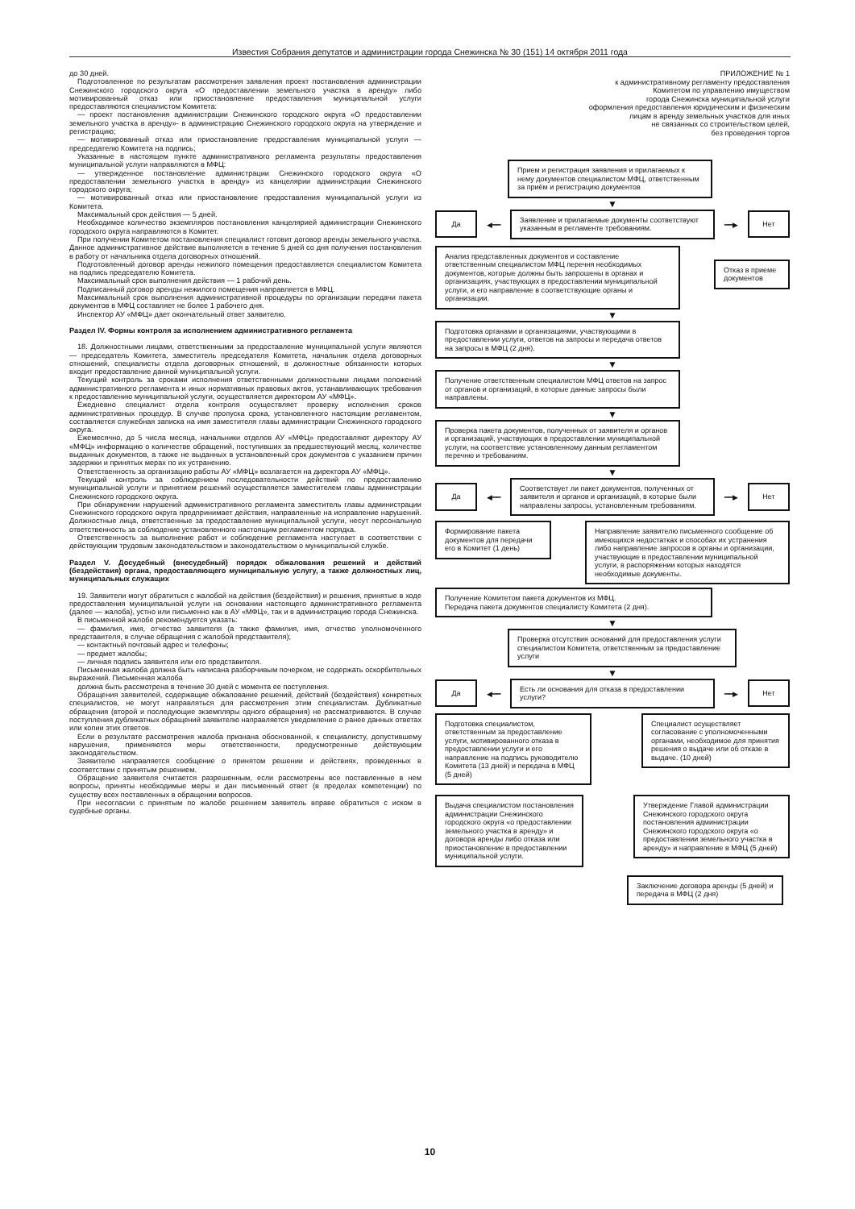Известия Собрания депутатов и администрации города Снежинска № 30 (151) 14 октября 2011 года
до 30 дней.
Подготовленное по результатам рассмотрения заявления проект постановления администрации Снежинского городского округа «О предоставлении земельного участка в аренду» либо мотивированный отказ или приостановление предоставления муниципальной услуги предоставляются специалистом Комитета:
— проект постановления администрации Снежинского городского округа «О предоставлении земельного участка в аренду»- в администрацию Снежинского городского округа на утверждение и регистрацию;
— мотивированный отказ или приостановление предоставления муниципальной услуги — председателю Комитета на подпись;
Указанные в настоящем пункте административного регламента результаты предоставления муниципальной услуги направляются в МФЦ:
— утвержденное постановление администрации Снежинского городского округа «О предоставлении земельного участка в аренду» из канцелярии администрации Снежинского городского округа;
— мотивированный отказ или приостановление предоставления муниципальной услуги из Комитета.
Максимальный срок действия — 5 дней.
Необходимое количество экземпляров постановления канцелярией администрации Снежинского городского округа направляются в Комитет.
При получении Комитетом постановления специалист готовит договор аренды земельного участка. Данное административное действие выполняется в течение 5 дней со дня получения постановления в работу от начальника отдела договорных отношений.
Подготовленный договор аренды нежилого помещения предоставляется специалистом Комитета на подпись председателю Комитета.
Максимальный срок выполнения действия — 1 рабочий день.
Подписанный договор аренды нежилого помещения направляется в МФЦ.
Максимальный срок выполнения административной процедуры по организации передачи пакета документов в МФЦ составляет не более 1 рабочего дня.
Инспектор АУ «МФЦ» дает окончательный ответ заявителю.
Раздел IV. Формы контроля за исполнением административного регламента
18. Должностными лицами, ответственными за предоставление муниципальной услуги являются — председатель Комитета, заместитель председателя Комитета, начальник отдела договорных отношений, специалисты отдела договорных отношений, в должностные обязанности которых входит предоставление данной муниципальной услуги.
Текущий контроль за сроками исполнения ответственными должностными лицами положений административного регламента и иных нормативных правовых актов, устанавливающих требования к предоставлению муниципальной услуги, осуществляется директором АУ «МФЦ».
Ежедневно специалист отдела контроля осуществляет проверку исполнения сроков административных процедур. В случае пропуска срока, установленного настоящим регламентом, составляется служебная записка на имя заместителя главы администрации Снежинского городского округа.
Ежемесячно, до 5 числа месяца, начальники отделов АУ «МФЦ» предоставляют директору АУ «МФЦ» информацию о количестве обращений, поступивших за предшествующий месяц, количестве выданных документов, а также не выданных в установленный срок документов с указанием причин задержки и принятых мерах по их устранению.
Ответственность за организацию работы АУ «МФЦ» возлагается на директора АУ «МФЦ».
Текущий контроль за соблюдением последовательности действий по предоставлению муниципальной услуги и принятием решений осуществляется заместителем главы администрации Снежинского городского округа.
При обнаружении нарушений административного регламента заместитель главы администрации Снежинского городского округа предпринимает действия, направленные на исправление нарушений. Должностные лица, ответственные за предоставление муниципальной услуги, несут персональную ответственность за соблюдение установленного настоящим регламентом порядка.
Ответственность за выполнение работ и соблюдение регламента наступает в соответствии с действующим трудовым законодательством и законодательством о муниципальной службе.
Раздел V. Досудебный (внесудебный) порядок обжалования решений и действий (бездействия) органа, предоставляющего муниципальную услугу, а также должностных лиц, муниципальных служащих
19. Заявители могут обратиться с жалобой на действия (бездействия) и решения, принятые в ходе предоставления муниципальной услуги на основании настоящего административного регламента (далее — жалоба), устно или письменно как в АУ «МФЦ», так и в администрацию города Снежинска.
В письменной жалобе рекомендуется указать:
— фамилия, имя, отчество заявителя (а также фамилия, имя, отчество уполномоченного представителя, в случае обращения с жалобой представителя);
— контактный почтовый адрес и телефоны;
— предмет жалобы;
— личная подпись заявителя или его представителя.
Письменная жалоба должна быть написана разборчивым почерком, не содержать оскорбительных выражений. Письменная жалоба
должна быть рассмотрена в течение 30 дней с момента ее поступления.
Обращения заявителей, содержащие обжалование решений, действий (бездействия) конкретных специалистов, не могут направляться для рассмотрения этим специалистам. Дубликатные обращения (второй и последующие экземпляры одного обращения) не рассматриваются. В случае поступления дубликатных обращений заявителю направляется уведомление о ранее данных ответах или копии этих ответов.
Если в результате рассмотрения жалоба признана обоснованной, к специалисту, допустившему нарушения, применяются меры ответственности, предусмотренные действующим законодательством.
Заявителю направляется сообщение о принятом решении и действиях, проведенных в соответствии с принятым решением.
Обращение заявителя считается разрешенным, если рассмотрены все поставленные в нем вопросы, приняты необходимые меры и дан письменный ответ (в пределах компетенции) по существу всех поставленных в обращении вопросов.
При несогласии с принятым по жалобе решением заявитель вправе обратиться с иском в судебные органы.
ПРИЛОЖЕНИЕ № 1
к административному регламенту предоставления
Комитетом по управлению имуществом
города Снежинска муниципальной услуги
оформления предоставления юридическим и физическим
лицам в аренду земельных участков для иных
не связанных со строительством целей,
без проведения торгов
Прием и регистрация заявления и прилагаемых к нему документов специалистом МФЦ, ответственным за приём и регистрацию документов
▼
Да
◀━━
Заявление и прилагаемые документы соответствуют указанным в регламенте требованиям.
━━▶
Нет
Анализ представленных документов и составление ответственным специалистом МФЦ перечня необходимых документов, которые должны быть запрошены в органах и организациях, участвующих в предоставлении муниципальной услуги, и его направление в соответствующие органы и организации.
Отказ в приеме документов
▼
Подготовка органами и организациями, участвующими в предоставлении услуги, ответов на запросы и передача ответов на запросы в МФЦ (2 дня).
▼
Получение ответственным специалистом МФЦ ответов на запрос от органов и организаций, в которые данные запросы были направлены.
▼
Проверка пакета документов, полученных от заявителя и органов и организаций, участвующих в предоставлении муниципальной услуги, на соответствие установленному данным регламентом перечню и требованиям.
▼
Да
◀━━
Соответствует ли пакет документов, полученных от заявителя и органов и организаций, в которые были направлены запросы, установленным требованиям.
━━▶
Нет
Формирование пакета документов для передачи его в Комитет (1 день)
Направление заявителю письменного сообщение об имеющихся недостатках и способах их устранения либо направление запросов в органы и организации, участвующие в предоставлении муниципальной услуги, в распоряжении которых находятся необходимые документы.
Получение Комитетом пакета документов из МФЦ.
Передача пакета документов специалисту Комитета (2 дня).
▼
Проверка отсутствия оснований для предоставления услуги специалистом Комитета, ответственным за предоставление услуги
▼
Да
◀━━
Есть ли основания для отказа в предоставлении услуги?
━━▶
Нет
Подготовка специалистом, ответственным за предоставление услуги, мотивированного отказа в предоставлении услуги и его направление на подпись руководителю Комитета (13 дней) и передача в МФЦ (5 дней)
Специалист осуществляет согласование с уполномоченными органами, необходимое для принятия решения о выдаче или об отказе в выдаче. (10 дней)
Выдача специалистом постановления администрации Снежинского городского округа «о предоставлении земельного участка в аренду» и договора аренды либо отказа или приостановление в предоставлении муниципальной услуги.
Утверждение Главой администрации Снежинского городского округа постановления администрации Снежинского городского округа «о предоставлении земельного участка в аренду» и направление в МФЦ (5 дней)
Заключение договора аренды (5 дней) и передача в МФЦ (2 дня)
10